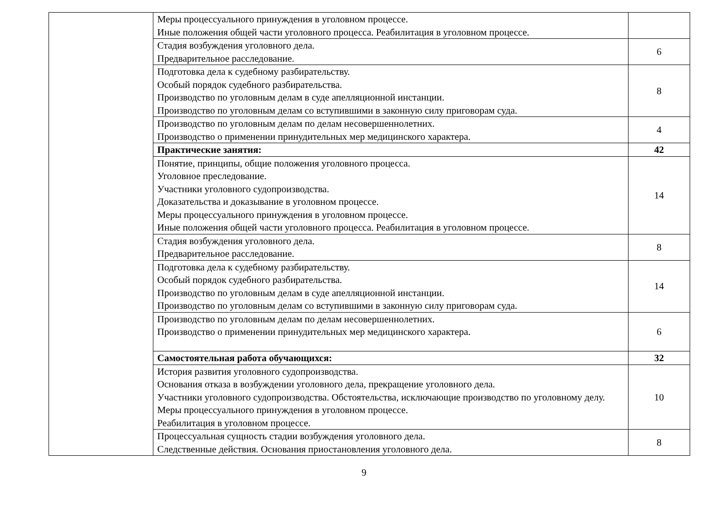| | Меры процессуального принуждения в уголовном процессе. Иные положения общей части уголовного процесса. Реабилитация в уголовном процессе. | |
| | Стадия возбуждения уголовного дела. Предварительное расследование. | 6 |
| | Подготовка дела к судебному разбирательству. Особый порядок судебного разбирательства. Производство по уголовным делам в суде апелляционной инстанции. Производство по уголовным делам со вступившими в законную силу приговорам суда. | 8 |
| | Производство по уголовным делам по делам несовершеннолетних. Производство о применении принудительных мер медицинского характера. | 4 |
| | Практические занятия: | 42 |
| | Понятие, принципы, общие положения уголовного процесса. Уголовное преследование. Участники уголовного судопроизводства. Доказательства и доказывание в уголовном процессе. Меры процессуального принуждения в уголовном процессе. Иные положения общей части уголовного процесса. Реабилитация в уголовном процессе. | 14 |
| | Стадия возбуждения уголовного дела. Предварительное расследование. | 8 |
| | Подготовка дела к судебному разбирательству. Особый порядок судебного разбирательства. Производство по уголовным делам в суде апелляционной инстанции. Производство по уголовным делам со вступившими в законную силу приговорам суда. | 14 |
| | Производство по уголовным делам по делам несовершеннолетних. Производство о применении принудительных мер медицинского характера. | 6 |
| | Самостоятельная работа обучающихся: | 32 |
| | История развития уголовного судопроизводства. Основания отказа в возбуждении уголовного дела, прекращение уголовного дела. Участники уголовного судопроизводства. Обстоятельства, исключающие производство по уголовному делу. Меры процессуального принуждения в уголовном процессе. Реабилитация в уголовном процессе. | 10 |
| | Процессуальная сущность стадии возбуждения уголовного дела. Следственные действия. Основания приостановления уголовного дела. | 8 |
9